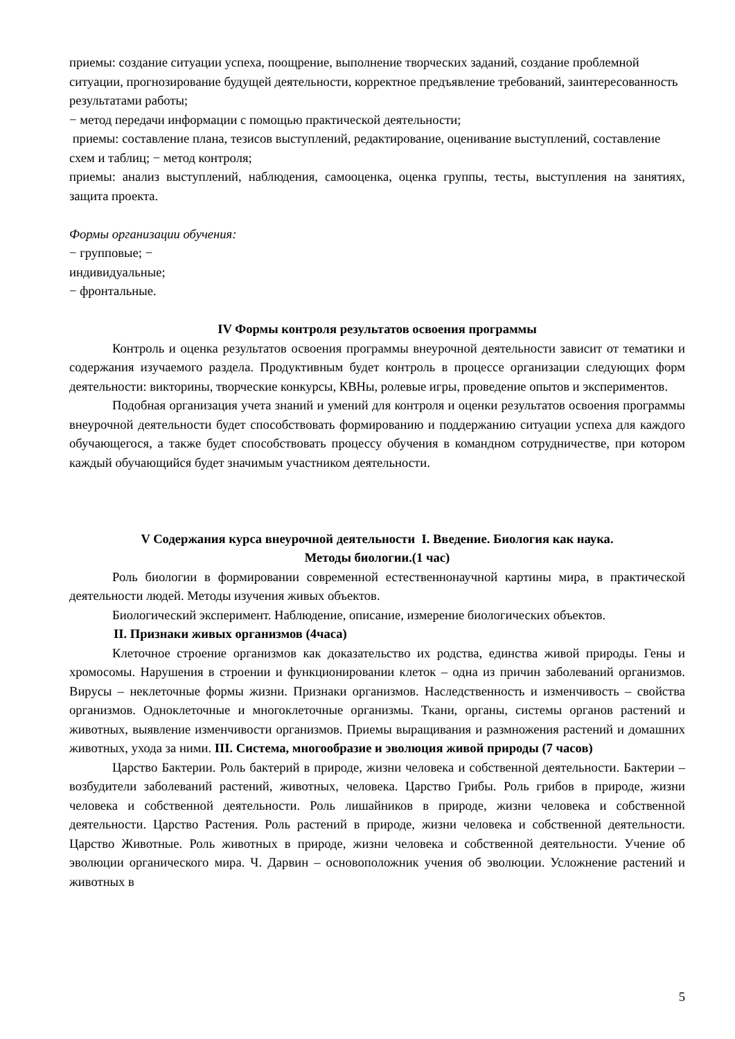приемы: создание ситуации успеха, поощрение, выполнение творческих заданий, создание проблемной ситуации, прогнозирование будущей деятельности, корректное предъявление требований, заинтересованность результатами работы;
− метод передачи информации с помощью практической деятельности;
приемы: составление плана, тезисов выступлений, редактирование, оценивание выступлений, составление схем и таблиц; − метод контроля;
приемы: анализ выступлений, наблюдения, самооценка, оценка группы, тесты, выступления на занятиях, защита проекта.
Формы организации обучения:
− групповые; −
индивидуальные;
− фронтальные.
IV Формы контроля результатов освоения программы
Контроль и оценка результатов освоения программы внеурочной деятельности зависит от тематики и содержания изучаемого раздела. Продуктивным будет контроль в процессе организации следующих форм деятельности: викторины, творческие конкурсы, КВНы, ролевые игры, проведение опытов и экспериментов.
Подобная организация учета знаний и умений для контроля и оценки результатов освоения программы внеурочной деятельности будет способствовать формированию и поддержанию ситуации успеха для каждого обучающегося, а также будет способствовать процессу обучения в командном сотрудничестве, при котором каждый обучающийся будет значимым участником деятельности.
V Содержания курса внеурочной деятельности I. Введение. Биология как наука.
Методы биологии.(1 час)
Роль биологии в формировании современной естественнонаучной картины мира, в практической деятельности людей. Методы изучения живых объектов.
Биологический эксперимент. Наблюдение, описание, измерение биологических объектов.
II. Признаки живых организмов (4часа)
Клеточное строение организмов как доказательство их родства, единства живой природы. Гены и хромосомы. Нарушения в строении и функционировании клеток – одна из причин заболеваний организмов. Вирусы – неклеточные формы жизни. Признаки организмов. Наследственность и изменчивость – свойства организмов. Одноклеточные и многоклеточные организмы. Ткани, органы, системы органов растений и животных, выявление изменчивости организмов. Приемы выращивания и размножения растений и домашних животных, ухода за ними. III. Система, многообразие и эволюция живой природы (7 часов)
Царство Бактерии. Роль бактерий в природе, жизни человека и собственной деятельности. Бактерии – возбудители заболеваний растений, животных, человека. Царство Грибы. Роль грибов в природе, жизни человека и собственной деятельности. Роль лишайников в природе, жизни человека и собственной деятельности. Царство Растения. Роль растений в природе, жизни человека и собственной деятельности. Царство Животные. Роль животных в природе, жизни человека и собственной деятельности. Учение об эволюции органического мира. Ч. Дарвин – основоположник учения об эволюции. Усложнение растений и животных в
5